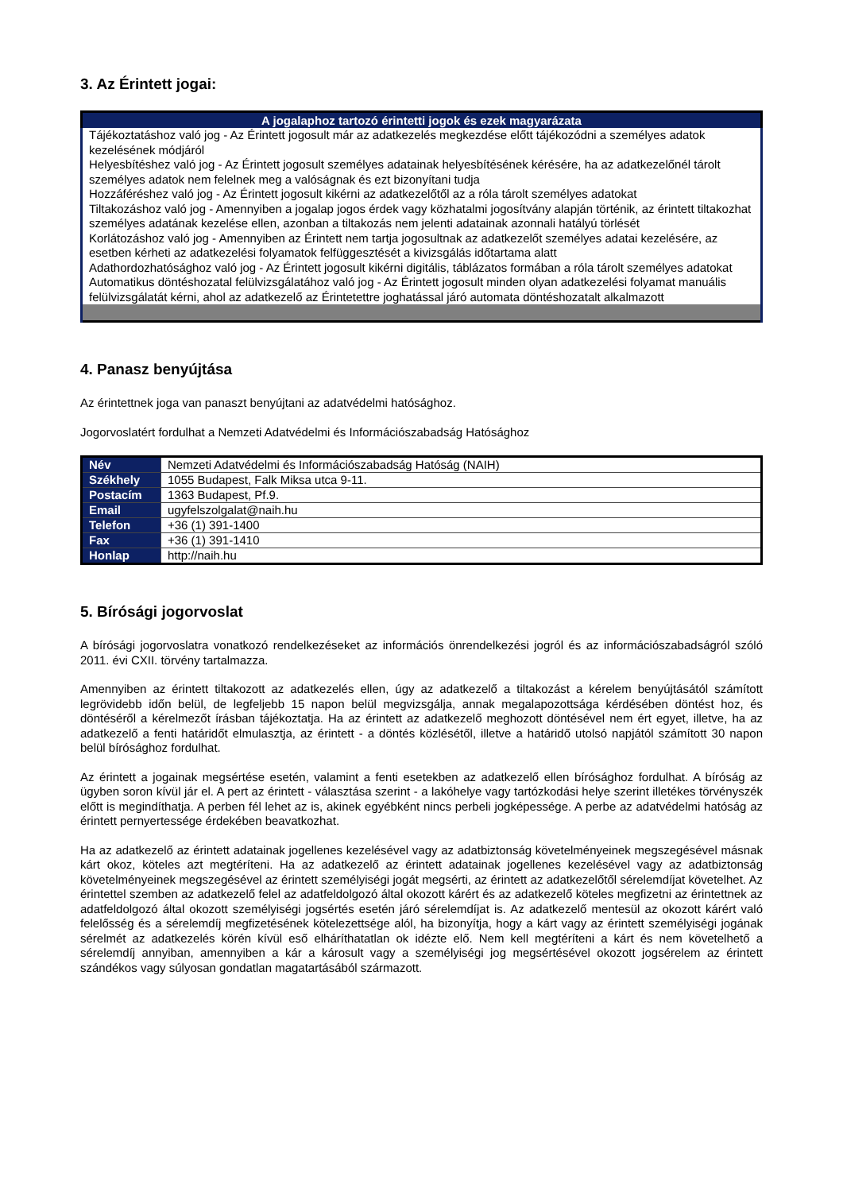3. Az Érintett jogai:
| A jogalaphoz tartozó érintetti jogok és ezek magyarázata |
| --- |
| Tájékoztatáshoz való jog - Az Érintett jogosult már az adatkezelés megkezdése előtt tájékozódni a személyes adatok kezelésének módjáról Helyesbítéshez való jog - Az Érintett jogosult személyes adatainak helyesbítésének kérésére, ha az adatkezelőnél tárolt személyes adatok nem felelnek meg a valóságnak és ezt bizonyítani tudja Hozzáféréshez való jog - Az Érintett jogosult kikérni az adatkezelőtől az a róla tárolt személyes adatokat Tiltakozáshoz való jog - Amennyiben a jogalap jogos érdek vagy közhatalmi jogosítvány alapján történik, az érintett tiltakozhat személyes adatának kezelése ellen, azonban a tiltakozás nem jelenti adatainak azonnali hatályú törlését Korlátozáshoz való jog - Amennyiben az Érintett nem tartja jogosultnak az adatkezelőt személyes adatai kezelésére, az esetben kérheti az adatkezelési folyamatok felfüggesztését a kivizsgálás időtartama alatt Adathordozhatósághoz való jog - Az Érintett jogosult kikérni digitális, táblázatos formában a róla tárolt személyes adatokat Automatikus döntéshozatal felülvizsgálatához való jog - Az Érintett jogosult minden olyan adatkezelési folyamat manuális felülvizsgálatát kérni, ahol az adatkezelő az Érintetettre joghatással járó automata döntéshozatalt alkalmazott |
4. Panasz benyújtása
Az érintettnek joga van panaszt benyújtani az adatvédelmi hatósághoz.
Jogorvoslatért fordulhat a Nemzeti Adatvédelmi és Információszabadság Hatósághoz
| Név | Nemzeti Adatvédelmi és Információszabadság Hatóság (NAIH) |
| Székhely | 1055 Budapest, Falk Miksa utca 9-11. |
| Postacím | 1363 Budapest, Pf.9. |
| Email | ugyfelszolgalat@naih.hu |
| Telefon | +36 (1) 391-1400 |
| Fax | +36 (1) 391-1410 |
| Honlap | http://naih.hu |
5. Bírósági jogorvoslat
A bírósági jogorvoslatra vonatkozó rendelkezéseket az információs önrendelkezési jogról és az információszabadságról szóló 2011. évi CXII. törvény tartalmazza.
Amennyiben az érintett tiltakozott az adatkezelés ellen, úgy az adatkezelő a tiltakozást a kérelem benyújtásától számított legrövidebb időn belül, de legfeljebb 15 napon belül megvizsgálja, annak megalapozottsága kérdésében döntést hoz, és döntéséről a kérelmezőt írásban tájékoztatja. Ha az érintett az adatkezelő meghozott döntésével nem ért egyet, illetve, ha az adatkezelő a fenti határidőt elmulasztja, az érintett - a döntés közlésétől, illetve a határidő utolsó napjától számított 30 napon belül bírósághoz fordulhat.
Az érintett a jogainak megsértése esetén, valamint a fenti esetekben az adatkezelő ellen bírósághoz fordulhat. A bíróság az ügyben soron kívül jár el. A pert az érintett - választása szerint - a lakóhelye vagy tartózkodási helye szerint illetékes törvényszék előtt is megindíthatja. A perben fél lehet az is, akinek egyébként nincs perbeli jogképessége. A perbe az adatvédelmi hatóság az érintett pernyertessége érdekében beavatkozhat.
Ha az adatkezelő az érintett adatainak jogellenes kezelésével vagy az adatbiztonság követelményeinek megszegésével másnak kárt okoz, köteles azt megtéríteni. Ha az adatkezelő az érintett adatainak jogellenes kezelésével vagy az adatbiztonság követelményeinek megszegésével az érintett személyiségi jogát megsérti, az érintett az adatkezelőtől sérelemdíjat követelhet. Az érintettel szemben az adatkezelő felel az adatfeldolgozó által okozott kárért és az adatkezelő köteles megfizetni az érintettnek az adatfeldolgozó által okozott személyiségi jogsértés esetén járó sérelemdíjat is. Az adatkezelő mentesül az okozott kárért való felelősség és a sérelemdíj megfizetésének kötelezettsége alól, ha bizonyítja, hogy a kárt vagy az érintett személyiségi jogának sérelmét az adatkezelés körén kívül eső elháríthatatlan ok idézte elő. Nem kell megtéríteni a kárt és nem követelhető a sérelemdíj annyiban, amennyiben a kár a károsult vagy a személyiségi jog megsértésével okozott jogsérelem az érintett szándékos vagy súlyosan gondatlan magatartásából származott.